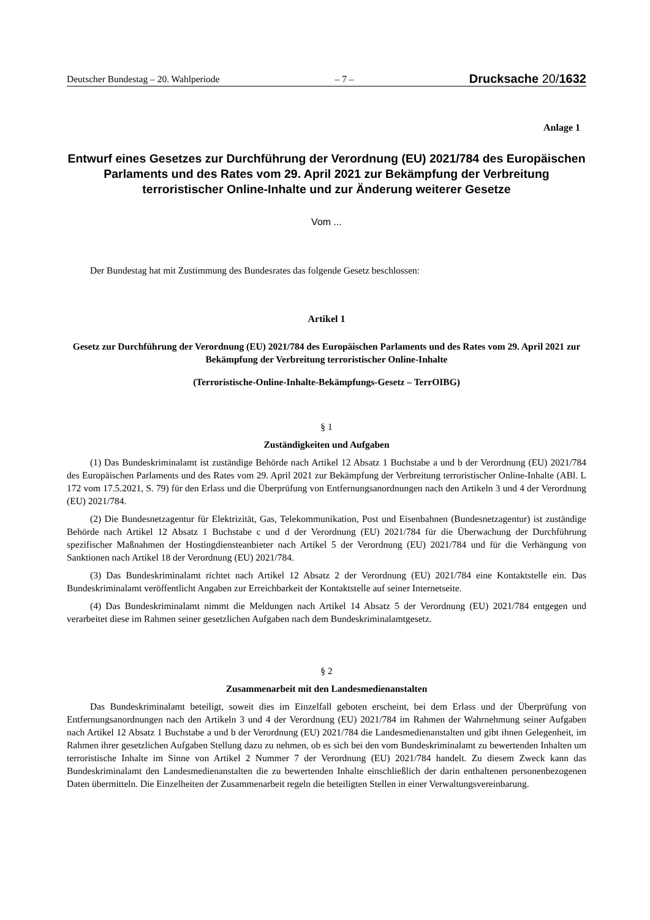Deutscher Bundestag – 20. Wahlperiode – 7 – Drucksache 20/1632
Anlage 1
Entwurf eines Gesetzes zur Durchführung der Verordnung (EU) 2021/784 des Europäischen Parlaments und des Rates vom 29. April 2021 zur Bekämpfung der Verbreitung terroristischer Online-Inhalte und zur Änderung weiterer Gesetze
Vom ...
Der Bundestag hat mit Zustimmung des Bundesrates das folgende Gesetz beschlossen:
Artikel 1
Gesetz zur Durchführung der Verordnung (EU) 2021/784 des Europäischen Parlaments und des Rates vom 29. April 2021 zur Bekämpfung der Verbreitung terroristischer Online-Inhalte
(Terroristische-Online-Inhalte-Bekämpfungs-Gesetz – TerrOIBG)
§ 1
Zuständigkeiten und Aufgaben
(1) Das Bundeskriminalamt ist zuständige Behörde nach Artikel 12 Absatz 1 Buchstabe a und b der Verordnung (EU) 2021/784 des Europäischen Parlaments und des Rates vom 29. April 2021 zur Bekämpfung der Verbreitung terroristischer Online-Inhalte (ABl. L 172 vom 17.5.2021, S. 79) für den Erlass und die Überprüfung von Entfernungsanordnungen nach den Artikeln 3 und 4 der Verordnung (EU) 2021/784.
(2) Die Bundesnetzagentur für Elektrizität, Gas, Telekommunikation, Post und Eisenbahnen (Bundesnetzagentur) ist zuständige Behörde nach Artikel 12 Absatz 1 Buchstabe c und d der Verordnung (EU) 2021/784 für die Überwachung der Durchführung spezifischer Maßnahmen der Hostingdiensteanbieter nach Artikel 5 der Verordnung (EU) 2021/784 und für die Verhängung von Sanktionen nach Artikel 18 der Verordnung (EU) 2021/784.
(3) Das Bundeskriminalamt richtet nach Artikel 12 Absatz 2 der Verordnung (EU) 2021/784 eine Kontaktstelle ein. Das Bundeskriminalamt veröffentlicht Angaben zur Erreichbarkeit der Kontaktstelle auf seiner Internetseite.
(4) Das Bundeskriminalamt nimmt die Meldungen nach Artikel 14 Absatz 5 der Verordnung (EU) 2021/784 entgegen und verarbeitet diese im Rahmen seiner gesetzlichen Aufgaben nach dem Bundeskriminalamtgesetz.
§ 2
Zusammenarbeit mit den Landesmedienanstalten
Das Bundeskriminalamt beteiligt, soweit dies im Einzelfall geboten erscheint, bei dem Erlass und der Überprüfung von Entfernungsanordnungen nach den Artikeln 3 und 4 der Verordnung (EU) 2021/784 im Rahmen der Wahrnehmung seiner Aufgaben nach Artikel 12 Absatz 1 Buchstabe a und b der Verordnung (EU) 2021/784 die Landesmedienanstalten und gibt ihnen Gelegenheit, im Rahmen ihrer gesetzlichen Aufgaben Stellung dazu zu nehmen, ob es sich bei den vom Bundeskriminalamt zu bewertenden Inhalten um terroristische Inhalte im Sinne von Artikel 2 Nummer 7 der Verordnung (EU) 2021/784 handelt. Zu diesem Zweck kann das Bundeskriminalamt den Landesmedienanstalten die zu bewertenden Inhalte einschließlich der darin enthaltenen personenbezogenen Daten übermitteln. Die Einzelheiten der Zusammenarbeit regeln die beteiligten Stellen in einer Verwaltungsvereinbarung.